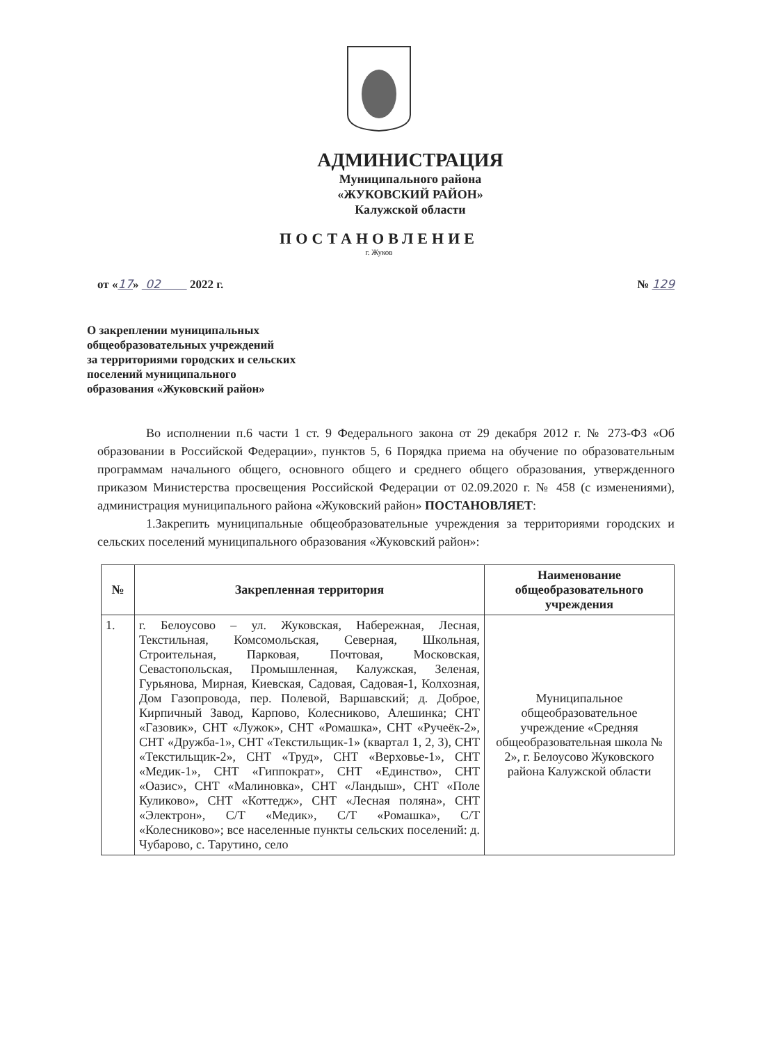АДМИНИСТРАЦИЯ
Муниципального района
«ЖУКОВСКИЙ РАЙОН»
Калужской области
ПОСТАНОВЛЕНИЕ
г. Жуков
от «17» 02 2022 г. № 129
О закреплении муниципальных
общеобразовательных учреждений
за территориями городских и сельских
поселений муниципального
образования «Жуковский район»
Во исполнении п.6 части 1 ст. 9 Федерального закона от 29 декабря 2012 г. № 273-ФЗ «Об образовании в Российской Федерации», пунктов 5, 6 Порядка приема на обучение по образовательным программам начального общего, основного общего и среднего общего образования, утвержденного приказом Министерства просвещения Российской Федерации от 02.09.2020 г. № 458 (с изменениями), администрация муниципального района «Жуковский район» ПОСТАНОВЛЯЕТ:
1.Закрепить муниципальные общеобразовательные учреждения за территориями городских и сельских поселений муниципального образования «Жуковский район»:
| № | Закрепленная территория | Наименование общеобразовательного учреждения |
| --- | --- | --- |
| 1. | г. Белоусово – ул. Жуковская, Набережная, Лесная, Текстильная, Комсомольская, Северная, Школьная, Строительная, Парковая, Почтовая, Московская, Севастопольская, Промышленная, Калужская, Зеленая, Гурьянова, Мирная, Киевская, Садовая, Садовая-1, Колхозная, Дом Газопровода, пер. Полевой, Варшавский; д. Доброе, Кирпичный Завод, Карпово, Колесниково, Алешинка; СНТ «Газовик», СНТ «Лужок», СНТ «Ромашка», СНТ «Ручеёк-2», СНТ «Дружба-1», СНТ «Текстильщик-1» (квартал 1, 2, 3), СНТ «Текстильщик-2», СНТ «Труд», СНТ «Верховье-1», СНТ «Медик-1», СНТ «Гиппократ», СНТ «Единство», СНТ «Оазис», СНТ «Малиновка», СНТ «Ландыш», СНТ «Поле Куликово», СНТ «Коттедж», СНТ «Лесная поляна», СНТ «Электрон», С/Т «Медик», С/Т «Ромашка», С/Т «Колесниково»; все населенные пункты сельских поселений: д. Чубарово, с. Тарутино, село | Муниципальное общеобразовательное учреждение «Средняя общеобразовательная школа № 2», г. Белоусово Жуковского района Калужской области |